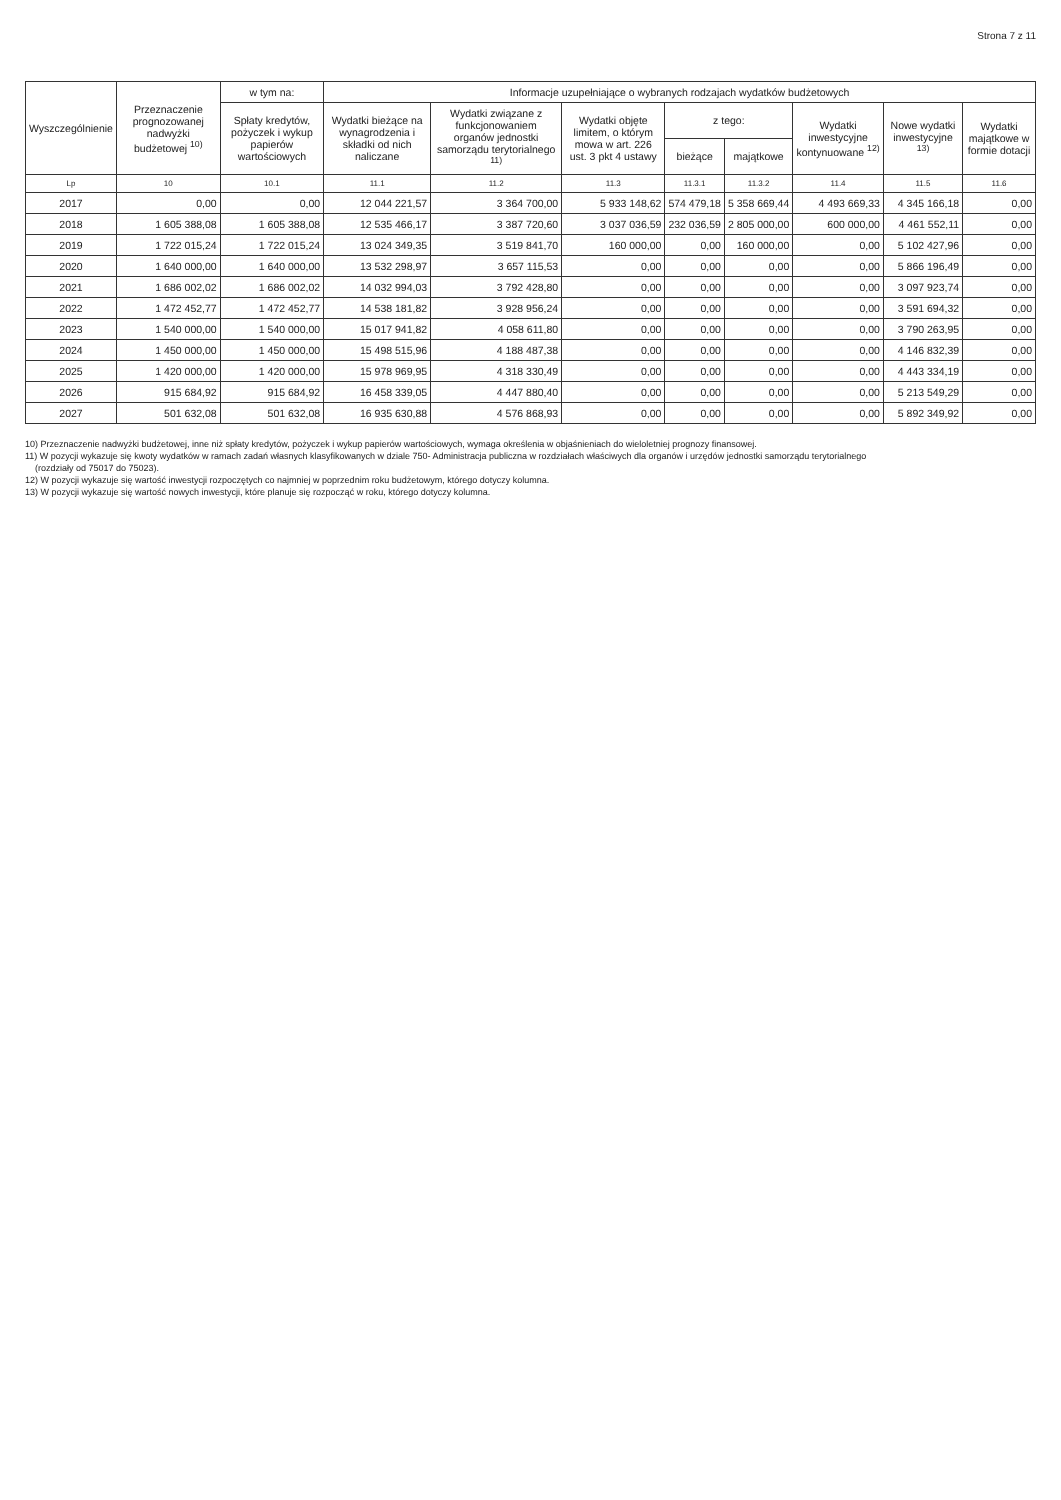Strona 7 z 11
| Wyszczególnienie | Przeznaczenie prognozowanej nadwyżki budżetowej <sup>10)</sup> | w tym na: | Informacje uzupełniające o wybranych rodzajach wydatków budżetowych | | | | | | | |
| --- | --- | --- | --- | --- | --- | --- | --- | --- | --- | --- |
| | | Spłaty kredytów, pożyczek i wykup papierów wartościowych | Wydatki bieżące na wynagrodzenia i składki od nich naliczane | Wydatki związane z funkcjonowaniem organów jednostki samorządu terytorialnego <sup>11)</sup> | Wydatki objęte limitem, o którym mowa w art. 226 ust. 3 pkt 4 ustawy | z tego: | | Wydatki inwestycyjne kontynuowane <sup>12)</sup> | Nowe wydatki inwestycyjne <sup>13)</sup> | Wydatki majątkowe w formie dotacji |
| | | | | | | bieżące | majątkowe | | | |
| Lp | 10 | 10.1 | 11.1 | 11.2 | 11.3 | 11.3.1 | 11.3.2 | 11.4 | 11.5 | 11.6 |
| 2017 | 0,00 | 0,00 | 12 044 221,57 | 3 364 700,00 | 5 933 148,62 | 574 479,18 | 5 358 669,44 | 4 493 669,33 | 4 345 166,18 | 0,00 |
| 2018 | 1 605 388,08 | 1 605 388,08 | 12 535 466,17 | 3 387 720,60 | 3 037 036,59 | 232 036,59 | 2 805 000,00 | 600 000,00 | 4 461 552,11 | 0,00 |
| 2019 | 1 722 015,24 | 1 722 015,24 | 13 024 349,35 | 3 519 841,70 | 160 000,00 | 0,00 | 160 000,00 | 0,00 | 5 102 427,96 | 0,00 |
| 2020 | 1 640 000,00 | 1 640 000,00 | 13 532 298,97 | 3 657 115,53 | 0,00 | 0,00 | 0,00 | 0,00 | 5 866 196,49 | 0,00 |
| 2021 | 1 686 002,02 | 1 686 002,02 | 14 032 994,03 | 3 792 428,80 | 0,00 | 0,00 | 0,00 | 0,00 | 3 097 923,74 | 0,00 |
| 2022 | 1 472 452,77 | 1 472 452,77 | 14 538 181,82 | 3 928 956,24 | 0,00 | 0,00 | 0,00 | 0,00 | 3 591 694,32 | 0,00 |
| 2023 | 1 540 000,00 | 1 540 000,00 | 15 017 941,82 | 4 058 611,80 | 0,00 | 0,00 | 0,00 | 0,00 | 3 790 263,95 | 0,00 |
| 2024 | 1 450 000,00 | 1 450 000,00 | 15 498 515,96 | 4 188 487,38 | 0,00 | 0,00 | 0,00 | 0,00 | 4 146 832,39 | 0,00 |
| 2025 | 1 420 000,00 | 1 420 000,00 | 15 978 969,95 | 4 318 330,49 | 0,00 | 0,00 | 0,00 | 0,00 | 4 443 334,19 | 0,00 |
| 2026 | 915 684,92 | 915 684,92 | 16 458 339,05 | 4 447 880,40 | 0,00 | 0,00 | 0,00 | 0,00 | 5 213 549,29 | 0,00 |
| 2027 | 501 632,08 | 501 632,08 | 16 935 630,88 | 4 576 868,93 | 0,00 | 0,00 | 0,00 | 0,00 | 5 892 349,92 | 0,00 |
10) Przeznaczenie nadwyżki budżetowej, inne niż spłaty kredytów, pożyczek i wykup papierów wartościowych, wymaga określenia w objaśnieniach do wieloletniej prognozy finansowej.
11) W pozycji wykazuje się kwoty wydatków w ramach zadań własnych klasyfikowanych w dziale 750- Administracja publiczna w rozdziałach właściwych dla organów i urzędów jednostki samorządu terytorialnego
(rozdziały od 75017 do 75023).
12) W pozycji wykazuje się wartość inwestycji rozpoczętych co najmniej w poprzednim roku budżetowym, którego dotyczy kolumna.
13) W pozycji wykazuje się wartość nowych inwestycji, które planuje się rozpocząć w roku, którego dotyczy kolumna.